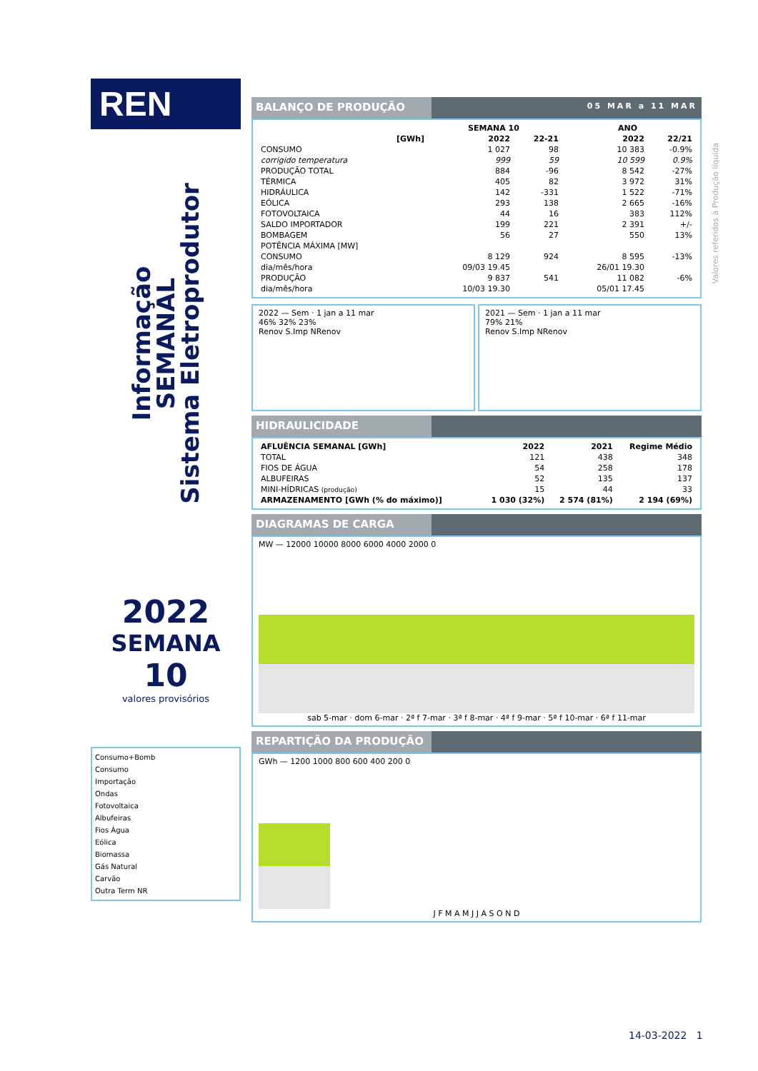REN
Informação
SEMANAL
Sistema Eletroprodutor
2022
SEMANA
10
valores provisórios
Consumo+Bomb
Consumo
Importação
Ondas
Fotovoltaica
Albufeiras
Fios Água
Eólica
Biomassa
Gás Natural
Carvão
Outra Term NR
BALANÇO DE PRODUÇÃO
05 MAR a 11 MAR
| | SEMANA 10 | | ANO | |
| --- | --- | --- | --- | --- |
| [GWh] | 2022 | 22-21 | 2022 | 22/21 |
| CONSUMO | 1 027 | 98 | 10 383 | -0.9% |
| corrigido temperatura | 999 | 59 | 10 599 | 0.9% |
| PRODUÇÃO TOTAL | 884 | -96 | 8 542 | -27% |
| TÉRMICA | 405 | 82 | 3 972 | 31% |
| HIDRÁULICA | 142 | -331 | 1 522 | -71% |
| EÓLICA | 293 | 138 | 2 665 | -16% |
| FOTOVOLTAICA | 44 | 16 | 383 | 112% |
| SALDO IMPORTADOR | 199 | 221 | 2 391 | +/- |
| BOMBAGEM | 56 | 27 | 550 | 13% |
| POTÊNCIA MÁXIMA [MW] | | | | |
| CONSUMO | 8 129 | 924 | 8 595 | -13% |
| dia/mês/hora | 09/03 19.45 | | 26/01 19.30 | |
| PRODUÇÃO | 9 837 | 541 | 11 082 | -6% |
| dia/mês/hora | 10/03 19.30 | | 05/01 17.45 | |
2022 — Sem · 1 jan a 11 mar
46% 32% 23%
Renov S.Imp NRenov
2021 — Sem · 1 jan a 11 mar
79% 21%
Renov S.Imp NRenov
HIDRAULICIDADE
| AFLUÊNCIA SEMANAL [GWh] | 2022 | 2021 | Regime Médio |
| --- | --- | --- | --- |
| TOTAL | 121 | 438 | 348 |
| FIOS DE ÁGUA | 54 | 258 | 178 |
| ALBUFEIRAS | 52 | 135 | 137 |
| MINI-HÍDRICAS (produção) | 15 | 44 | 33 |
| ARMAZENAMENTO [GWh (% do máximo)] | 1 030 (32%) | 2 574 (81%) | 2 194 (69%) |
DIAGRAMAS DE CARGA
MW — 12000 10000 8000 6000 4000 2000 0
sab 5-mar · dom 6-mar · 2ª f 7-mar · 3ª f 8-mar · 4ª f 9-mar · 5ª f 10-mar · 6ª f 11-mar
REPARTIÇÃO DA PRODUÇÃO
GWh — 1200 1000 800 600 400 200 0
J F M A M J J A S O N D
Valores referidos à Produção líquida
14-03-2022 1